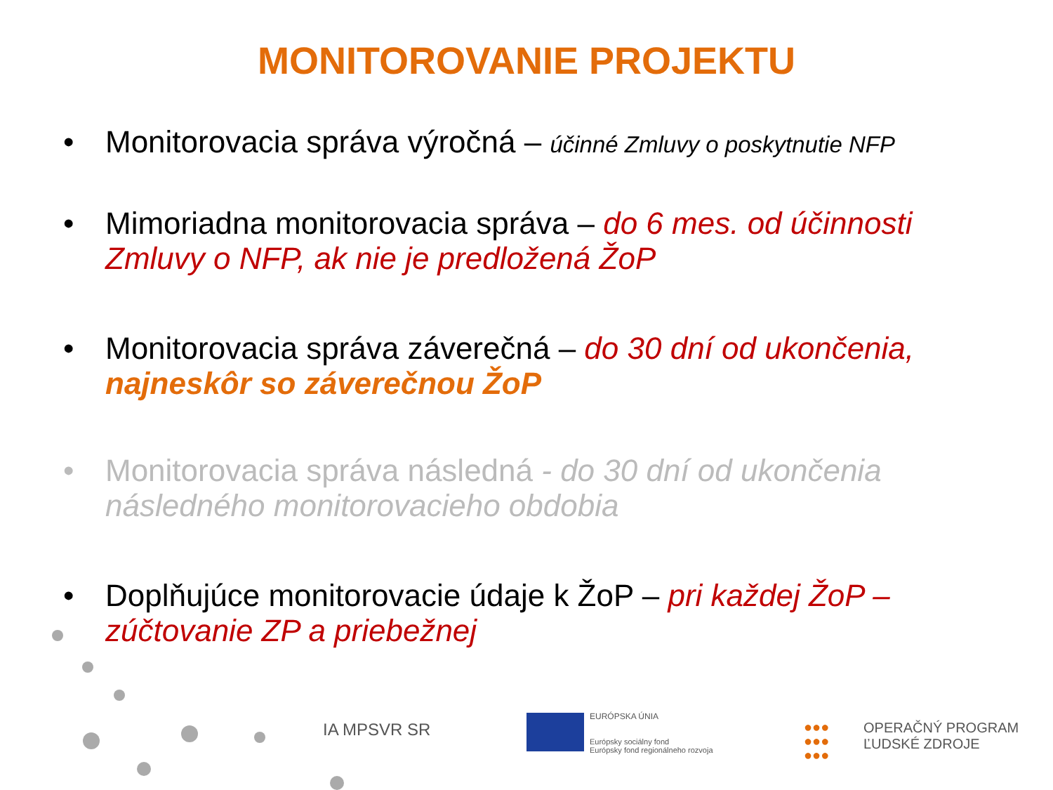MONITOROVANIE PROJEKTU
• Monitorovacia správa výročná – účinné Zmluvy o poskytnutie NFP
• Mimoriadna monitorovacia správa – do 6 mes. od účinnosti Zmluvy o NFP, ak nie je predložená ŽoP
• Monitorovacia správa záverečná – do 30 dní od ukončenia, najneskôr so záverečnou ŽoP
• Monitorovacia správa následná - do 30 dní od ukončenia následného monitorovacieho obdobia
• Doplňujúce monitorovacie údaje k ŽoP – pri každej ŽoP – zúčtovanie ZP a priebežnej
IA MPSVR SR
EURÓPSKA ÚNIA
Európsky sociálny fond
Európsky fond regionálneho rozvoja
●●●
●●●
●●●
OPERAČNÝ PROGRAM
ĽUDSKÉ ZDROJE